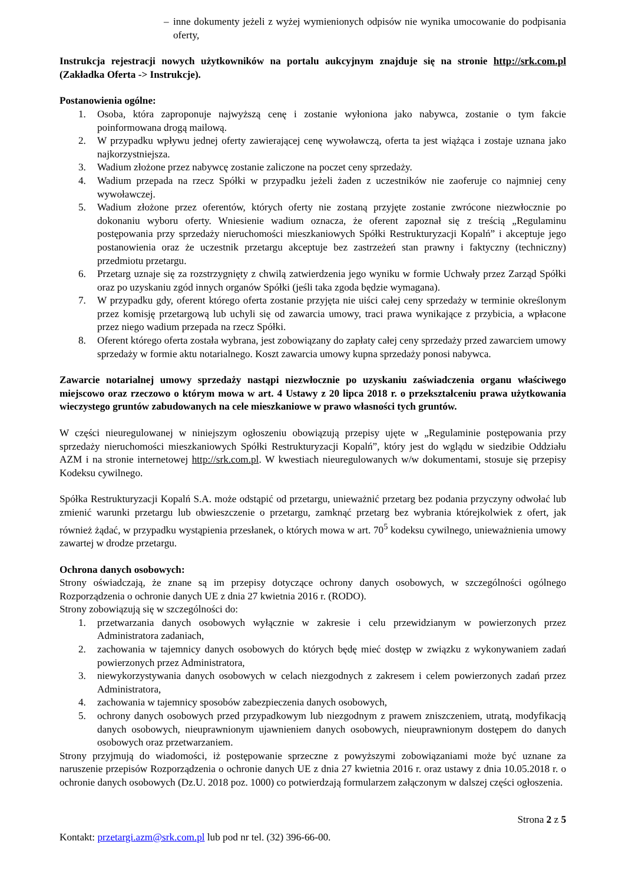– inne dokumenty jeżeli z wyżej wymienionych odpisów nie wynika umocowanie do podpisania oferty,
Instrukcja rejestracji nowych użytkowników na portalu aukcyjnym znajduje się na stronie http://srk.com.pl (Zakładka Oferta -> Instrukcje).
Postanowienia ogólne:
1. Osoba, która zaproponuje najwyższą cenę i zostanie wyłoniona jako nabywca, zostanie o tym fakcie poinformowana drogą mailową.
2. W przypadku wpływu jednej oferty zawierającej cenę wywoławczą, oferta ta jest wiążąca i zostaje uznana jako najkorzystniejsza.
3. Wadium złożone przez nabywcę zostanie zaliczone na poczet ceny sprzedaży.
4. Wadium przepada na rzecz Spółki w przypadku jeżeli żaden z uczestników nie zaoferuje co najmniej ceny wywoławczej.
5. Wadium złożone przez oferentów, których oferty nie zostaną przyjęte zostanie zwrócone niezwłocznie po dokonaniu wyboru oferty. Wniesienie wadium oznacza, że oferent zapoznał się z treścią „Regulaminu postępowania przy sprzedaży nieruchomości mieszkaniowych Spółki Restrukturyzacji Kopalń” i akceptuje jego postanowienia oraz że uczestnik przetargu akceptuje bez zastrzeżeń stan prawny i faktyczny (techniczny) przedmiotu przetargu.
6. Przetarg uznaje się za rozstrzygnięty z chwilą zatwierdzenia jego wyniku w formie Uchwały przez Zarząd Spółki oraz po uzyskaniu zgód innych organów Spółki (jeśli taka zgoda będzie wymagana).
7. W przypadku gdy, oferent którego oferta zostanie przyjęta nie uiści całej ceny sprzedaży w terminie określonym przez komisję przetargową lub uchyli się od zawarcia umowy, traci prawa wynikające z przybicia, a wpłacone przez niego wadium przepada na rzecz Spółki.
8. Oferent którego oferta została wybrana, jest zobowiązany do zapłaty całej ceny sprzedaży przed zawarciem umowy sprzedaży w formie aktu notarialnego. Koszt zawarcia umowy kupna sprzedaży ponosi nabywca.
Zawarcie notarialnej umowy sprzedaży nastąpi niezwłocznie po uzyskaniu zaświadczenia organu właściwego miejscowo oraz rzeczowo o którym mowa w art. 4 Ustawy z 20 lipca 2018 r. o przekształceniu prawa użytkowania wieczystego gruntów zabudowanych na cele mieszkaniowe w prawo własności tych gruntów.
W części nieuregulowanej w niniejszym ogłoszeniu obowiązują przepisy ujęte w „Regulaminie postępowania przy sprzedaży nieruchomości mieszkaniowych Spółki Restrukturyzacji Kopalń”, który jest do wglądu w siedzibie Oddziału AZM i na stronie internetowej http://srk.com.pl. W kwestiach nieuregulowanych w/w dokumentami, stosuje się przepisy Kodeksu cywilnego.
Spółka Restrukturyzacji Kopalń S.A. może odstąpić od przetargu, unieważnić przetarg bez podania przyczyny odwołać lub zmienić warunki przetargu lub obwieszczenie o przetargu, zamknąć przetarg bez wybrania którejkolwiek z ofert, jak również żądać, w przypadku wystąpienia przesłanek, o których mowa w art. 70<sup>5</sup> kodeksu cywilnego, unieważnienia umowy zawartej w drodze przetargu.
Ochrona danych osobowych:
Strony oświadczają, że znane są im przepisy dotyczące ochrony danych osobowych, w szczególności ogólnego Rozporządzenia o ochronie danych UE z dnia 27 kwietnia 2016 r. (RODO).
Strony zobowiązują się w szczególności do:
1. przetwarzania danych osobowych wyłącznie w zakresie i celu przewidzianym w powierzonych przez Administratora zadaniach,
2. zachowania w tajemnicy danych osobowych do których będę mieć dostęp w związku z wykonywaniem zadań powierzonych przez Administratora,
3. niewykorzystywania danych osobowych w celach niezgodnych z zakresem i celem powierzonych zadań przez Administratora,
4. zachowania w tajemnicy sposobów zabezpieczenia danych osobowych,
5. ochrony danych osobowych przed przypadkowym lub niezgodnym z prawem zniszczeniem, utratą, modyfikacją danych osobowych, nieuprawnionym ujawnieniem danych osobowych, nieuprawnionym dostępem do danych osobowych oraz przetwarzaniem.
Strony przyjmują do wiadomości, iż postępowanie sprzeczne z powyższymi zobowiązaniami może być uznane za naruszenie przepisów Rozporządzenia o ochronie danych UE z dnia 27 kwietnia 2016 r. oraz ustawy z dnia 10.05.2018 r. o ochronie danych osobowych (Dz.U. 2018 poz. 1000) co potwierdzają formularzem załączonym w dalszej części ogłoszenia.
Strona 2 z 5
Kontakt: przetargi.azm@srk.com.pl lub pod nr tel. (32) 396-66-00.